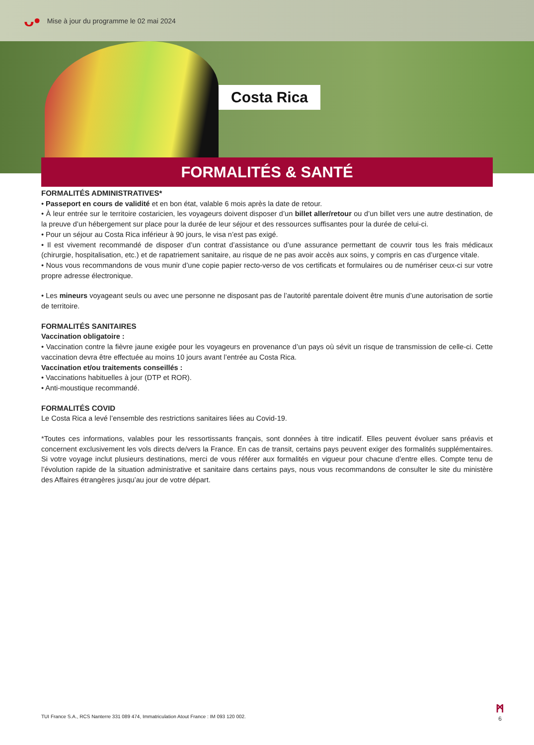ᴗ•
Mise à jour du programme le 02 mai 2024
Costa Rica
FORMALITÉS & SANTÉ
FORMALITÉS ADMINISTRATIVES*
• Passeport en cours de validité et en bon état, valable 6 mois après la date de retour.
• À leur entrée sur le territoire costaricien, les voyageurs doivent disposer d’un billet aller/retour ou d’un billet vers une autre destination, de la preuve d’un hébergement sur place pour la durée de leur séjour et des ressources suffisantes pour la durée de celui-ci.
• Pour un séjour au Costa Rica inférieur à 90 jours, le visa n’est pas exigé.
• Il est vivement recommandé de disposer d’un contrat d’assistance ou d’une assurance permettant de couvrir tous les frais médicaux (chirurgie, hospitalisation, etc.) et de rapatriement sanitaire, au risque de ne pas avoir accès aux soins, y compris en cas d’urgence vitale.
• Nous vous recommandons de vous munir d’une copie papier recto-verso de vos certificats et formulaires ou de numériser ceux-ci sur votre propre adresse électronique.
• Les mineurs voyageant seuls ou avec une personne ne disposant pas de l’autorité parentale doivent être munis d’une autorisation de sortie de territoire.
FORMALITÉS SANITAIRES
Vaccination obligatoire :
• Vaccination contre la fièvre jaune exigée pour les voyageurs en provenance d’un pays où sévit un risque de transmission de celle-ci. Cette vaccination devra être effectuée au moins 10 jours avant l’entrée au Costa Rica.
Vaccination et/ou traitements conseillés :
• Vaccinations habituelles à jour (DTP et ROR).
• Anti-moustique recommandé.
FORMALITÉS COVID
Le Costa Rica a levé l’ensemble des restrictions sanitaires liées au Covid-19.
*Toutes ces informations, valables pour les ressortissants français, sont données à titre indicatif. Elles peuvent évoluer sans préavis et concernent exclusivement les vols directs de/vers la France. En cas de transit, certains pays peuvent exiger des formalités supplémentaires. Si votre voyage inclut plusieurs destinations, merci de vous référer aux formalités en vigueur pour chacune d’entre elles. Compte tenu de l’évolution rapide de la situation administrative et sanitaire dans certains pays, nous vous recommandons de consulter le site du ministère des Affaires étrangères jusqu’au jour de votre départ.
TUI France S.A., RCS Nanterre 331 089 474, Immatriculation Atout France : IM 093 120 002.
ᛗ
6